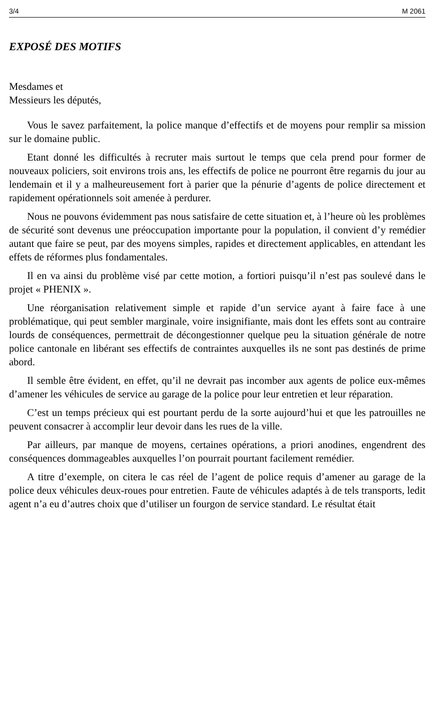3/4 M 2061
EXPOSÉ DES MOTIFS
Mesdames et
Messieurs les députés,
Vous le savez parfaitement, la police manque d’effectifs et de moyens pour remplir sa mission sur le domaine public.
Etant donné les difficultés à recruter mais surtout le temps que cela prend pour former de nouveaux policiers, soit environs trois ans, les effectifs de police ne pourront être regarnis du jour au lendemain et il y a malheureusement fort à parier que la pénurie d’agents de police directement et rapidement opérationnels soit amenée à perdurer.
Nous ne pouvons évidemment pas nous satisfaire de cette situation et, à l’heure où les problèmes de sécurité sont devenus une préoccupation importante pour la population, il convient d’y remédier autant que faire se peut, par des moyens simples, rapides et directement applicables, en attendant les effets de réformes plus fondamentales.
Il en va ainsi du problème visé par cette motion, a fortiori puisqu’il n’est pas soulevé dans le projet « PHENIX ».
Une réorganisation relativement simple et rapide d’un service ayant à faire face à une problématique, qui peut sembler marginale, voire insignifiante, mais dont les effets sont au contraire lourds de conséquences, permettrait de décongestionner quelque peu la situation générale de notre police cantonale en libérant ses effectifs de contraintes auxquelles ils ne sont pas destinés de prime abord.
Il semble être évident, en effet, qu’il ne devrait pas incomber aux agents de police eux-mêmes d’amener les véhicules de service au garage de la police pour leur entretien et leur réparation.
C’est un temps précieux qui est pourtant perdu de la sorte aujourd’hui et que les patrouilles ne peuvent consacrer à accomplir leur devoir dans les rues de la ville.
Par ailleurs, par manque de moyens, certaines opérations, a priori anodines, engendrent des conséquences dommageables auxquelles l’on pourrait pourtant facilement remédier.
A titre d’exemple, on citera le cas réel de l’agent de police requis d’amener au garage de la police deux véhicules deux-roues pour entretien. Faute de véhicules adaptés à de tels transports, ledit agent n’a eu d’autres choix que d’utiliser un fourgon de service standard. Le résultat était